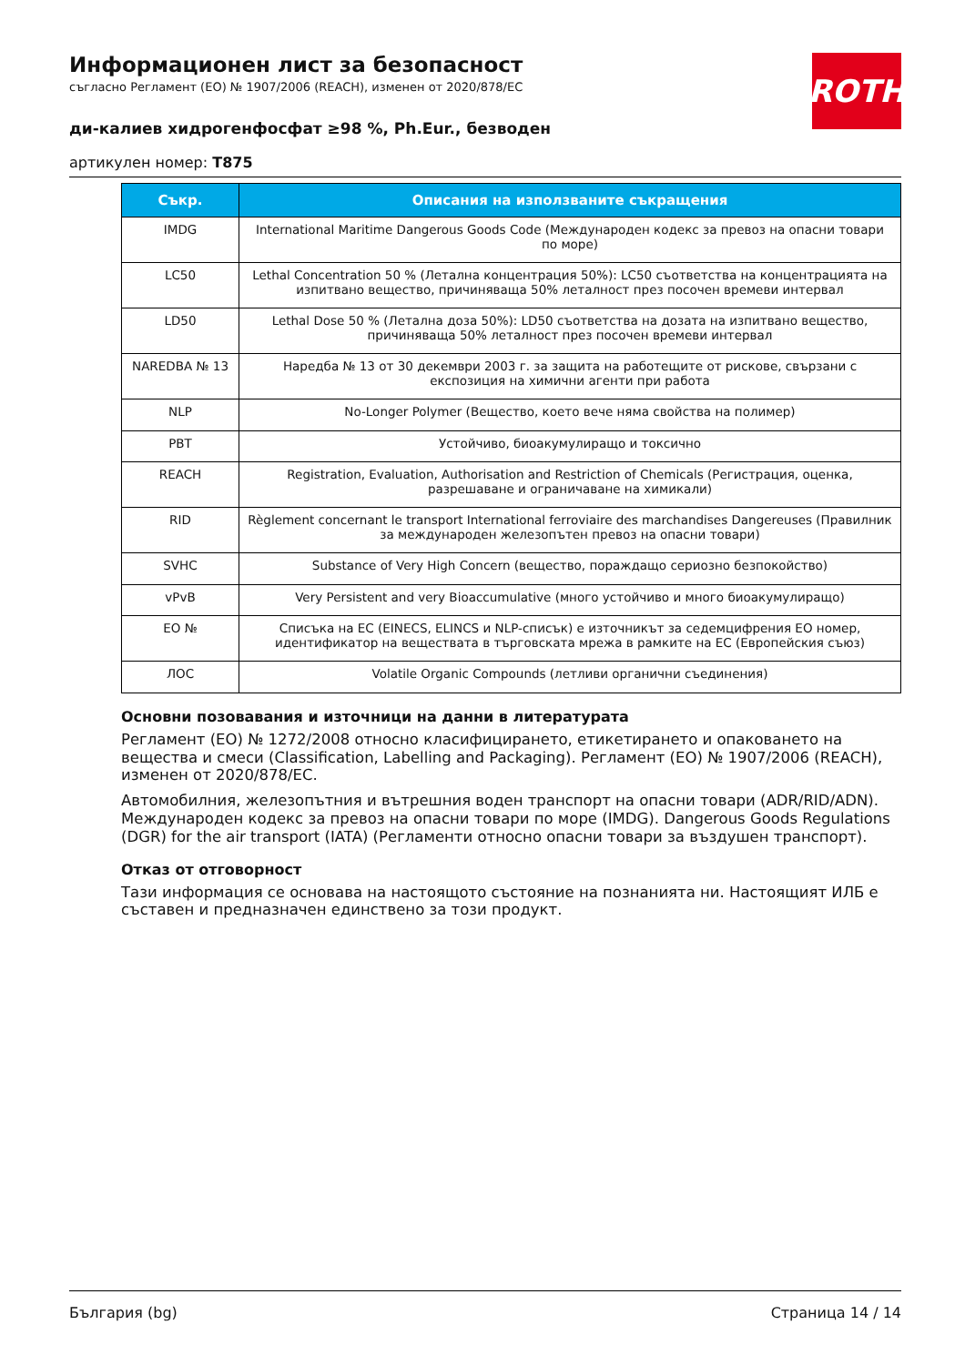ROTH
Информационен лист за безопасност
съгласно Регламент (ЕО) № 1907/2006 (REACH), изменен от 2020/878/ЕС
ди-калиев хидрогенфосфат ≥98 %, Ph.Eur., безводен
артикулен номер: T875
| Съкр. | Описания на използваните съкращения |
| --- | --- |
| IMDG | International Maritime Dangerous Goods Code (Международен кодекс за превоз на опасни товари по море) |
| LC50 | Lethal Concentration 50 % (Летална концентрация 50%): LC50 съответства на концентрацията на изпитвано вещество, причиняваща 50% леталност през посочен времеви интервал |
| LD50 | Lethal Dose 50 % (Летална доза 50%): LD50 съответства на дозата на изпитвано вещество, причиняваща 50% леталност през посочен времеви интервал |
| NAREDBA № 13 | Наредба № 13 от 30 декември 2003 г. за защита на работещите от рискове, свързани с експозиция на химични агенти при работа |
| NLP | No-Longer Polymer (Вещество, което вече няма свойства на полимер) |
| PBT | Устойчиво, биоакумулиращо и токсично |
| REACH | Registration, Evaluation, Authorisation and Restriction of Chemicals (Регистрация, оценка, разрешаване и ограничаване на химикали) |
| RID | Règlement concernant le transport International ferroviaire des marchandises Dangereuses (Правилник за международен железопътен превоз на опасни товари) |
| SVHC | Substance of Very High Concern (вещество, пораждащо сериозно безпокойство) |
| vPvB | Very Persistent and very Bioaccumulative (много устойчиво и много биоакумулиращо) |
| ЕО № | Списъка на ЕС (EINECS, ELINCS и NLP-списък) е източникът за седемцифрения ЕО номер, идентификатор на веществата в търговската мрежа в рамките на ЕС (Европейския съюз) |
| ЛОС | Volatile Organic Compounds (летливи органични съединения) |
Основни позовавания и източници на данни в литературата
Регламент (ЕО) № 1272/2008 относно класифицирането, етикетирането и опаковането на вещества и смеси (Classification, Labelling and Packaging). Регламент (ЕО) № 1907/2006 (REACH), изменен от 2020/878/ЕС.
Автомобилния, железопътния и вътрешния воден транспорт на опасни товари (ADR/RID/ADN). Международен кодекс за превоз на опасни товари по море (IMDG). Dangerous Goods Regulations (DGR) for the air transport (IATA) (Регламенти относно опасни товари за въздушен транспорт).
Отказ от отговорност
Тази информация се основава на настоящото състояние на познанията ни. Настоящият ИЛБ е съставен и предназначен единствено за този продукт.
България (bg) Страница 14 / 14